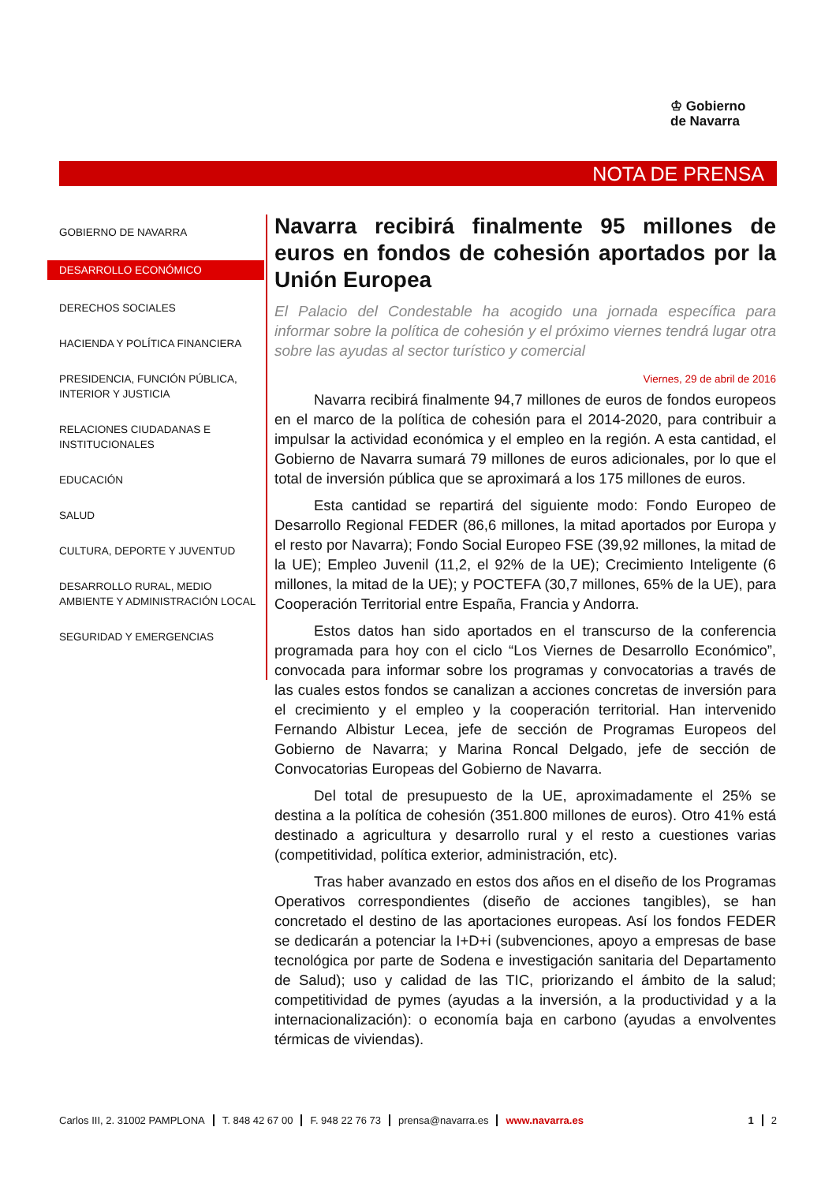♔ Gobierno
de Navarra
NOTA DE PRENSA
GOBIERNO DE NAVARRA
DESARROLLO ECONÓMICO
DERECHOS SOCIALES
HACIENDA Y POLÍTICA FINANCIERA
PRESIDENCIA, FUNCIÓN PÚBLICA, INTERIOR Y JUSTICIA
RELACIONES CIUDADANAS E INSTITUCIONALES
EDUCACIÓN
SALUD
CULTURA, DEPORTE Y JUVENTUD
DESARROLLO RURAL, MEDIO AMBIENTE Y ADMINISTRACIÓN LOCAL
SEGURIDAD Y EMERGENCIAS
Navarra recibirá finalmente 95 millones de euros en fondos de cohesión aportados por la Unión Europea
El Palacio del Condestable ha acogido una jornada específica para informar sobre la política de cohesión y el próximo viernes tendrá lugar otra sobre las ayudas al sector turístico y comercial
Viernes, 29 de abril de 2016
Navarra recibirá finalmente 94,7 millones de euros de fondos europeos en el marco de la política de cohesión para el 2014-2020, para contribuir a impulsar la actividad económica y el empleo en la región. A esta cantidad, el Gobierno de Navarra sumará 79 millones de euros adicionales, por lo que el total de inversión pública que se aproximará a los 175 millones de euros.
Esta cantidad se repartirá del siguiente modo: Fondo Europeo de Desarrollo Regional FEDER (86,6 millones, la mitad aportados por Europa y el resto por Navarra); Fondo Social Europeo FSE (39,92 millones, la mitad de la UE); Empleo Juvenil (11,2, el 92% de la UE); Crecimiento Inteligente (6 millones, la mitad de la UE); y POCTEFA (30,7 millones, 65% de la UE), para Cooperación Territorial entre España, Francia y Andorra.
Estos datos han sido aportados en el transcurso de la conferencia programada para hoy con el ciclo “Los Viernes de Desarrollo Económico”, convocada para informar sobre los programas y convocatorias a través de las cuales estos fondos se canalizan a acciones concretas de inversión para el crecimiento y el empleo y la cooperación territorial. Han intervenido Fernando Albistur Lecea, jefe de sección de Programas Europeos del Gobierno de Navarra; y Marina Roncal Delgado, jefe de sección de Convocatorias Europeas del Gobierno de Navarra.
Del total de presupuesto de la UE, aproximadamente el 25% se destina a la política de cohesión (351.800 millones de euros). Otro 41% está destinado a agricultura y desarrollo rural y el resto a cuestiones varias (competitividad, política exterior, administración, etc).
Tras haber avanzado en estos dos años en el diseño de los Programas Operativos correspondientes (diseño de acciones tangibles), se han concretado el destino de las aportaciones europeas. Así los fondos FEDER se dedicarán a potenciar la I+D+i (subvenciones, apoyo a empresas de base tecnológica por parte de Sodena e investigación sanitaria del Departamento de Salud); uso y calidad de las TIC, priorizando el ámbito de la salud; competitividad de pymes (ayudas a la inversión, a la productividad y a la internacionalización): o economía baja en carbono (ayudas a envolventes térmicas de viviendas).
Carlos III, 2. 31002 PAMPLONA T. 848 42 67 00 F. 948 22 76 73 prensa@navarra.es www.navarra.es 1 2